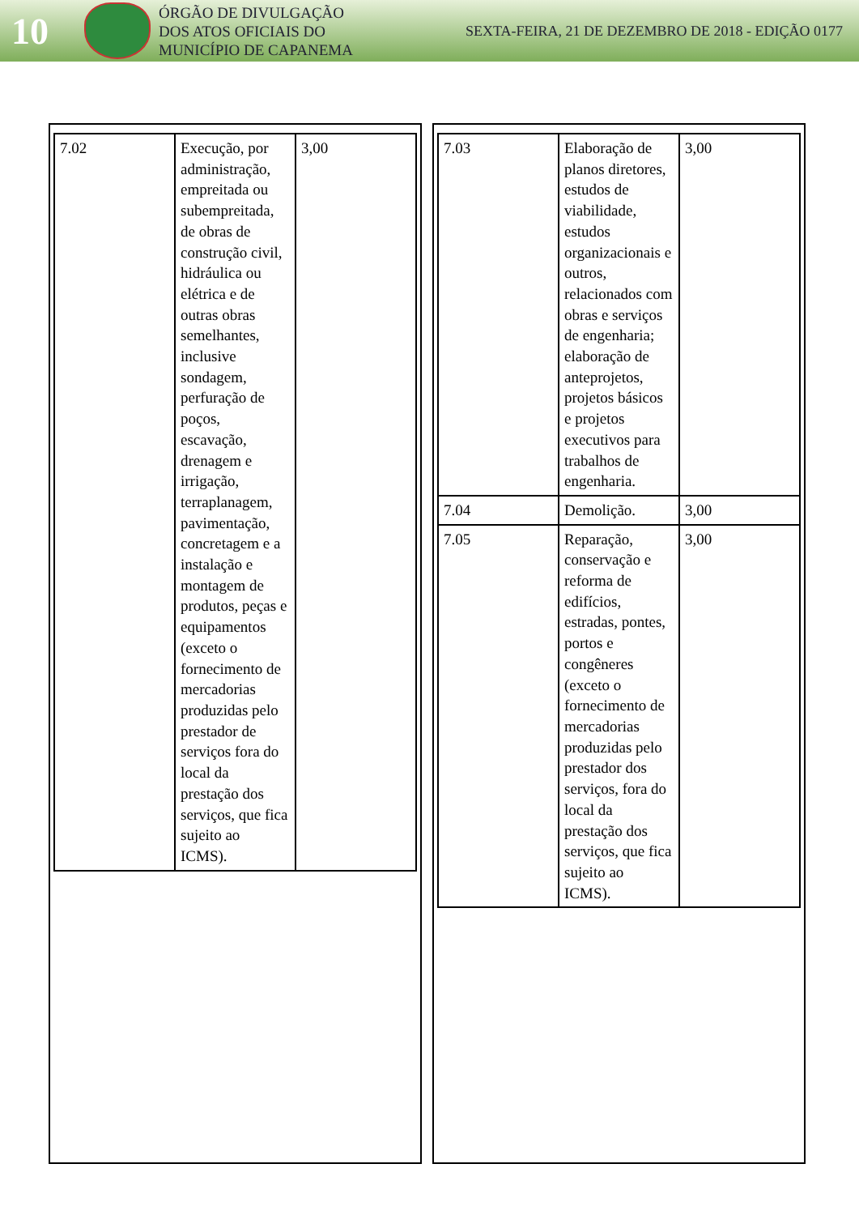10
ÓRGÃO DE DIVULGAÇÃO
DOS ATOS OFICIAIS DO
MUNICÍPIO DE CAPANEMA
SEXTA-FEIRA, 21 DE DEZEMBRO DE 2018 - EDIÇÃO 0177
| 7.02 | Execução, por administração, empreitada ou subempreitada, de obras de construção civil, hidráulica ou elétrica e de outras obras semelhantes, inclusive sondagem, perfuração de poços, escavação, drenagem e irrigação, terraplanagem, pavimentação, concretagem e a instalação e montagem de produtos, peças e equipamentos (exceto o fornecimento de mercadorias produzidas pelo prestador de serviços fora do local da prestação dos serviços, que fica sujeito ao ICMS). | 3,00 |
| 7.03 | Elaboração de planos diretores, estudos de viabilidade, estudos organizacionais e outros, relacionados com obras e serviços de engenharia; elaboração de anteprojetos, projetos básicos e projetos executivos para trabalhos de engenharia. | 3,00 |
| 7.04 | Demolição. | 3,00 |
| 7.05 | Reparação, conservação e reforma de edifícios, estradas, pontes, portos e congêneres (exceto o fornecimento de mercadorias produzidas pelo prestador dos serviços, fora do local da prestação dos serviços, que fica sujeito ao ICMS). | 3,00 |